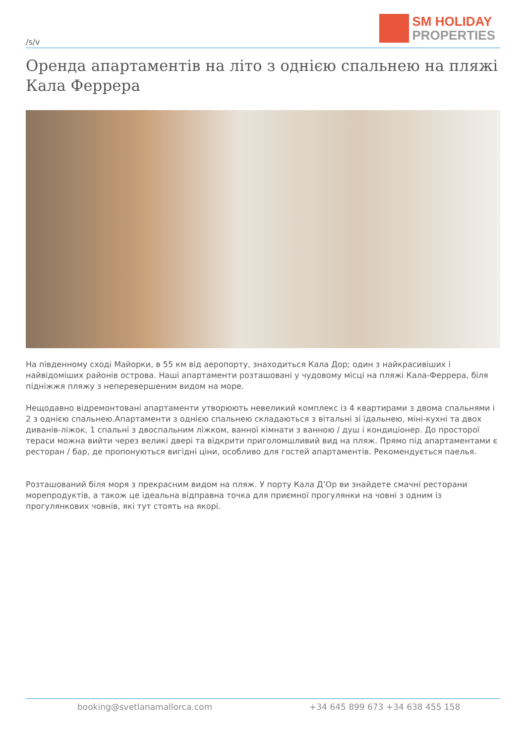/s/v
SM HOLIDAY
PROPERTIES
Оренда апартаментів на літо з однією спальнею на пляжі Кала Феррера
На південному сході Майорки, в 55 км від аеропорту, знаходиться Кала Дор; один з найкрасивіших і найвідоміших районів острова. Наші апартаменти розташовані у чудовому місці на пляжі Кала-Феррера, біля підніжжя пляжу з неперевершеним видом на море.
Нещодавно відремонтовані апартаменти утворюють невеликий комплекс із 4 квартирами з двома спальнями і 2 з однією спальнею.Апартаменти з однією спальнею складаються з вітальні зі їдальнею, міні-кухні та двох диванів-ліжок, 1 спальні з двоспальним ліжком, ванної кімнати з ванною / душ і кондиціонер. До просторої тераси можна вийти через великі двері та відкрити приголомшливий вид на пляж. Прямо під апартаментами є ресторан / бар, де пропонуються вигідні ціни, особливо для гостей апартаментів. Рекомендується паелья.
Розташований біля моря з прекрасним видом на пляж. У порту Кала Д’Ор ви знайдете смачні ресторани морепродуктів, а також це ідеальна відправна точка для приємної прогулянки на човні з одним із прогулянкових човнів, які тут стоять на якорі.
booking@svetlanamallorca.com +34 645 899 673 +34 638 455 158